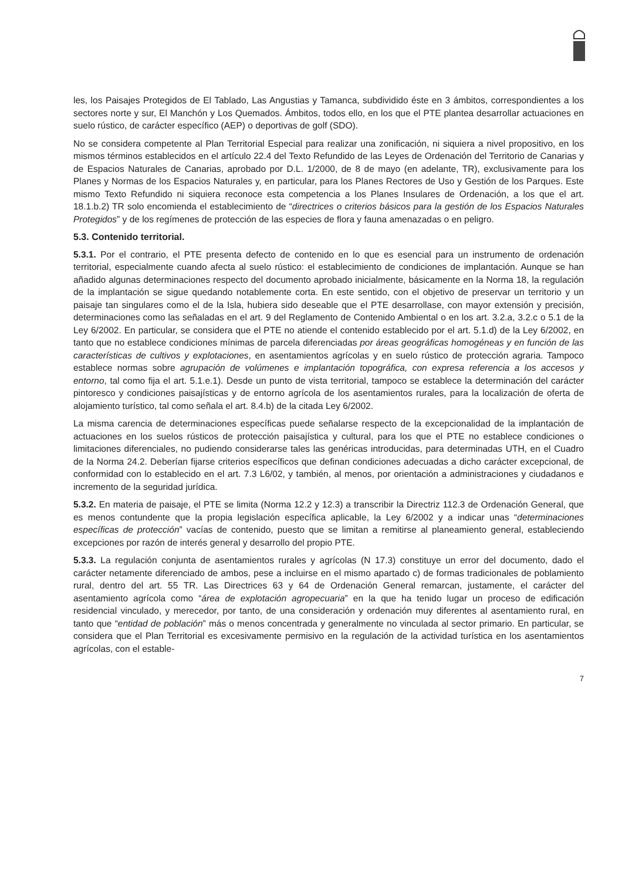les, los Paisajes Protegidos de El Tablado, Las Angustias y Tamanca, subdividido éste en 3 ámbitos, correspondientes a los sectores norte y sur, El Manchón y Los Quemados. Ámbitos, todos ello, en los que el PTE plantea desarrollar actuaciones en suelo rústico, de carácter específico (AEP) o deportivas de golf (SDO).
No se considera competente al Plan Territorial Especial para realizar una zonificación, ni siquiera a nivel propositivo, en los mismos términos establecidos en el artículo 22.4 del Texto Refundido de las Leyes de Ordenación del Territorio de Canarias y de Espacios Naturales de Canarias, aprobado por D.L. 1/2000, de 8 de mayo (en adelante, TR), exclusivamente para los Planes y Normas de los Espacios Naturales y, en particular, para los Planes Rectores de Uso y Gestión de los Parques. Este mismo Texto Refundido ni siquiera reconoce esta competencia a los Planes Insulares de Ordenación, a los que el art. 18.1.b.2) TR solo encomienda el establecimiento de “directrices o criterios básicos para la gestión de los Espacios Naturales Protegidos” y de los regímenes de protección de las especies de flora y fauna amenazadas o en peligro.
5.3. Contenido territorial.
5.3.1. Por el contrario, el PTE presenta defecto de contenido en lo que es esencial para un instrumento de ordenación territorial, especialmente cuando afecta al suelo rústico: el establecimiento de condiciones de implantación. Aunque se han añadido algunas determinaciones respecto del documento aprobado inicialmente, básicamente en la Norma 18, la regulación de la implantación se sigue quedando notablemente corta. En este sentido, con el objetivo de preservar un territorio y un paisaje tan singulares como el de la Isla, hubiera sido deseable que el PTE desarrollase, con mayor extensión y precisión, determinaciones como las señaladas en el art. 9 del Reglamento de Contenido Ambiental o en los art. 3.2.a, 3.2.c o 5.1 de la Ley 6/2002. En particular, se considera que el PTE no atiende el contenido establecido por el art. 5.1.d) de la Ley 6/2002, en tanto que no establece condiciones mínimas de parcela diferenciadas por áreas geográficas homogéneas y en función de las características de cultivos y explotaciones, en asentamientos agrícolas y en suelo rústico de protección agraria. Tampoco establece normas sobre agrupación de volúmenes e implantación topográfica, con expresa referencia a los accesos y entorno, tal como fija el art. 5.1.e.1). Desde un punto de vista territorial, tampoco se establece la determinación del carácter pintoresco y condiciones paisajísticas y de entorno agrícola de los asentamientos rurales, para la localización de oferta de alojamiento turístico, tal como señala el art. 8.4.b) de la citada Ley 6/2002.
La misma carencia de determinaciones específicas puede señalarse respecto de la excepcionalidad de la implantación de actuaciones en los suelos rústicos de protección paisajística y cultural, para los que el PTE no establece condiciones o limitaciones diferenciales, no pudiendo considerarse tales las genéricas introducidas, para determinadas UTH, en el Cuadro de la Norma 24.2. Deberían fijarse criterios específicos que definan condiciones adecuadas a dicho carácter excepcional, de conformidad con lo establecido en el art. 7.3 L6/02, y también, al menos, por orientación a administraciones y ciudadanos e incremento de la seguridad jurídica.
5.3.2. En materia de paisaje, el PTE se limita (Norma 12.2 y 12.3) a transcribir la Directriz 112.3 de Ordenación General, que es menos contundente que la propia legislación específica aplicable, la Ley 6/2002 y a indicar unas “determinaciones específicas de protección” vacías de contenido, puesto que se limitan a remitirse al planeamiento general, estableciendo excepciones por razón de interés general y desarrollo del propio PTE.
5.3.3. La regulación conjunta de asentamientos rurales y agrícolas (N 17.3) constituye un error del documento, dado el carácter netamente diferenciado de ambos, pese a incluirse en el mismo apartado c) de formas tradicionales de poblamiento rural, dentro del art. 55 TR. Las Directrices 63 y 64 de Ordenación General remarcan, justamente, el carácter del asentamiento agrícola como “área de explotación agropecuaria” en la que ha tenido lugar un proceso de edificación residencial vinculado, y merecedor, por tanto, de una consideración y ordenación muy diferentes al asentamiento rural, en tanto que “entidad de población” más o menos concentrada y generalmente no vinculada al sector primario. En particular, se considera que el Plan Territorial es excesivamente permisivo en la regulación de la actividad turística en los asentamientos agrícolas, con el estable-
7